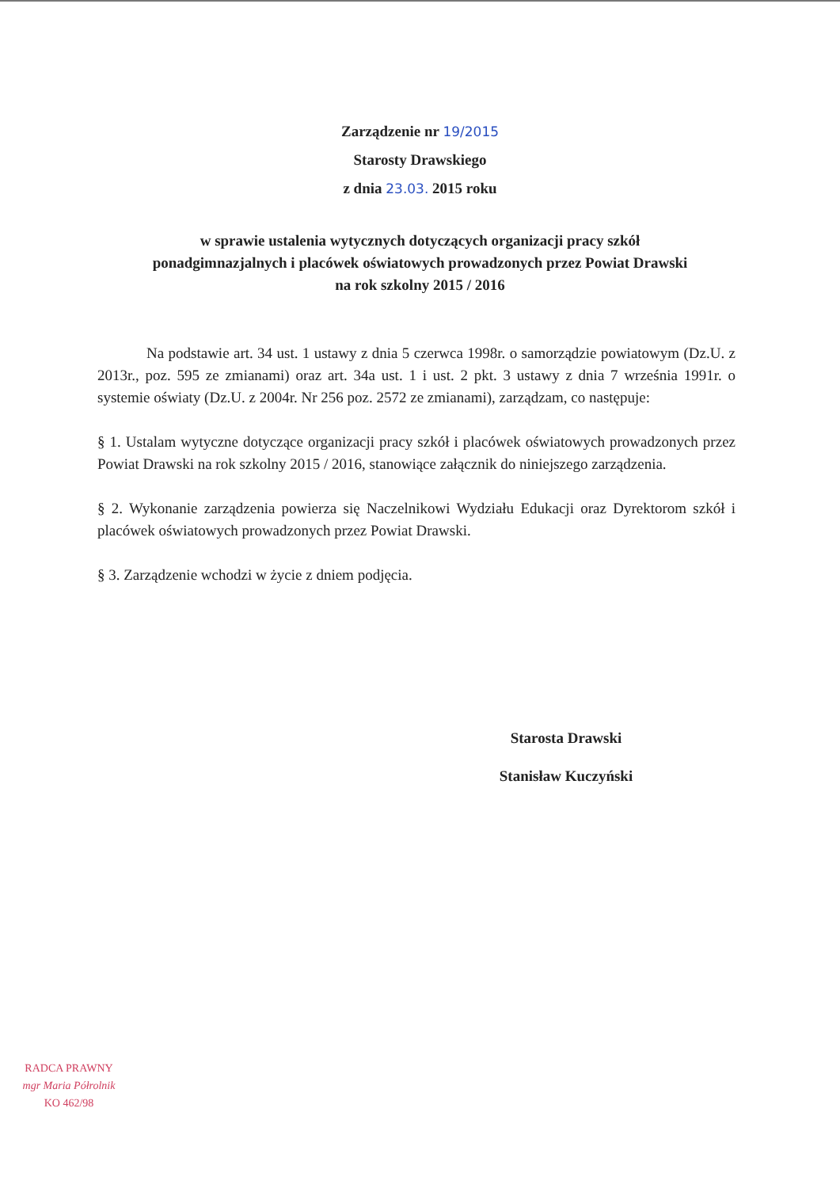Zarządzenie nr 19/2015
Starosty Drawskiego
z dnia 23.03. 2015 roku
w sprawie ustalenia wytycznych dotyczących organizacji pracy szkół
ponadgimnazjalnych i placówek oświatowych prowadzonych przez Powiat Drawski
na rok szkolny 2015 / 2016
Na podstawie art. 34 ust. 1 ustawy z dnia 5 czerwca 1998r. o samorządzie powiatowym (Dz.U. z 2013r., poz. 595 ze zmianami) oraz art. 34a ust. 1 i ust. 2 pkt. 3 ustawy z dnia 7 września 1991r. o systemie oświaty (Dz.U. z 2004r. Nr 256 poz. 2572 ze zmianami), zarządzam, co następuje:
§ 1. Ustalam wytyczne dotyczące organizacji pracy szkół i placówek oświatowych prowadzonych przez Powiat Drawski na rok szkolny 2015 / 2016, stanowiące załącznik do niniejszego zarządzenia.
§ 2. Wykonanie zarządzenia powierza się Naczelnikowi Wydziału Edukacji oraz Dyrektorom szkół i placówek oświatowych prowadzonych przez Powiat Drawski.
§ 3. Zarządzenie wchodzi w życie z dniem podjęcia.
Starosta Drawski
Stanisław Kuczyński
RADCA PRAWNY
mgr Maria Półrolnik
KO 462/98